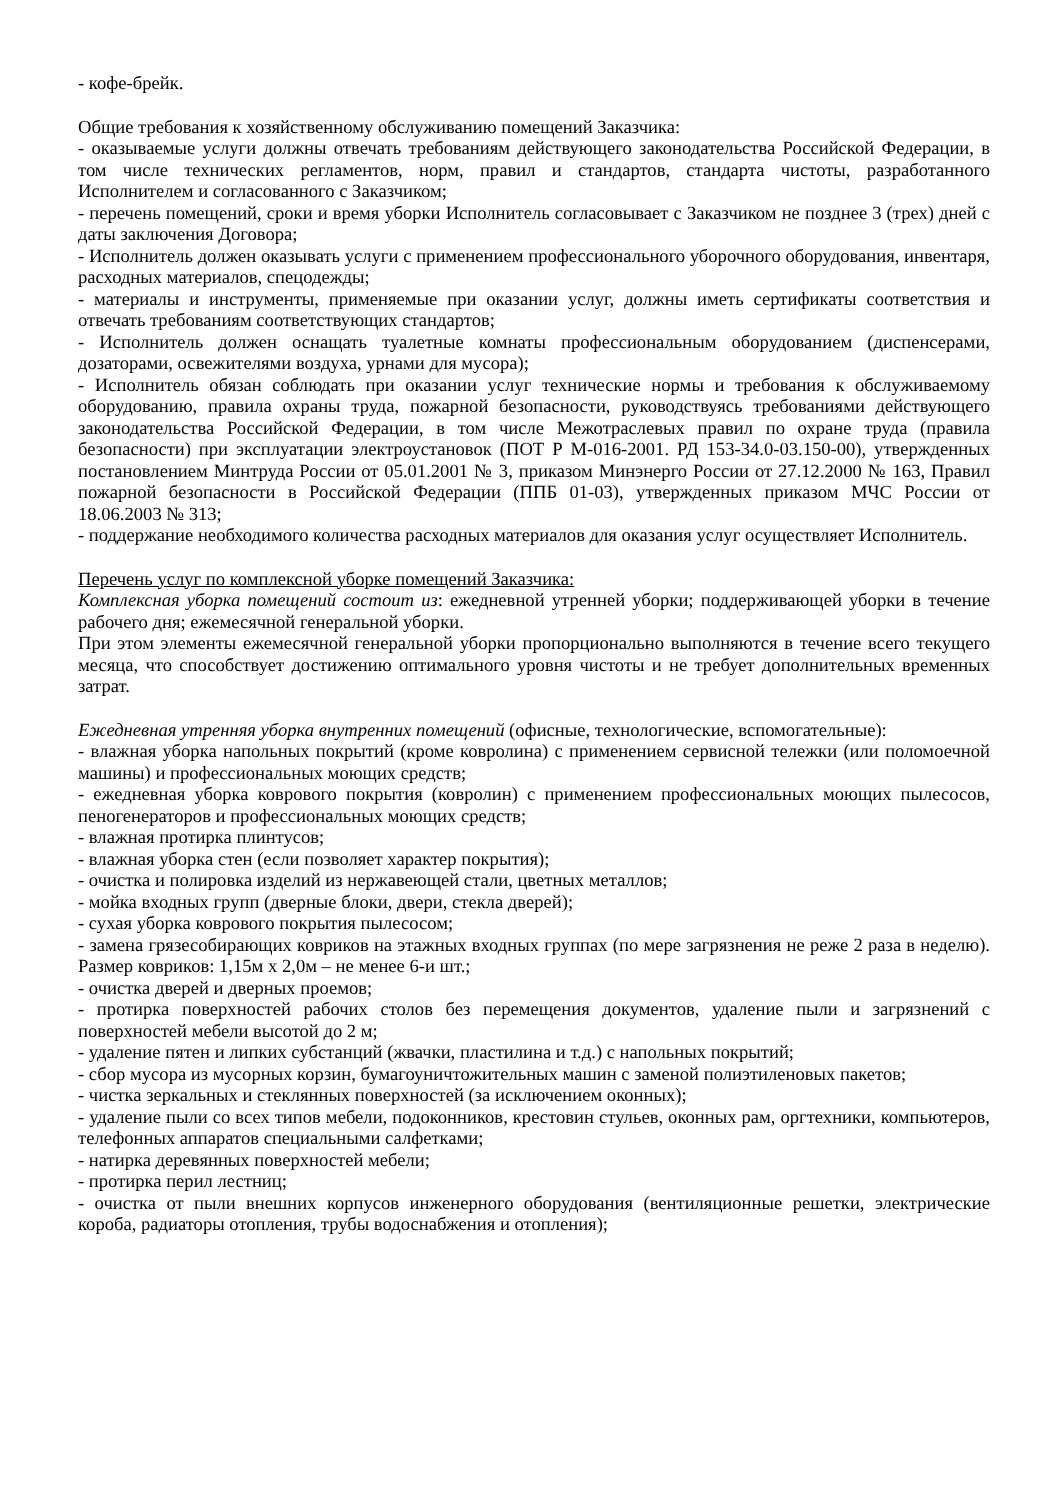- кофе-брейк.
Общие требования к хозяйственному обслуживанию помещений Заказчика:
- оказываемые услуги должны отвечать требованиям действующего законодательства Российской Федерации, в том числе технических регламентов, норм, правил и стандартов, стандарта чистоты, разработанного Исполнителем и согласованного с Заказчиком;
- перечень помещений, сроки и время уборки Исполнитель согласовывает с Заказчиком не позднее 3 (трех) дней с даты заключения Договора;
- Исполнитель должен оказывать услуги с применением профессионального уборочного оборудования, инвентаря, расходных материалов, спецодежды;
- материалы и инструменты, применяемые при оказании услуг, должны иметь сертификаты соответствия и отвечать требованиям соответствующих стандартов;
- Исполнитель должен оснащать туалетные комнаты профессиональным оборудованием (диспенсерами, дозаторами, освежителями воздуха, урнами для мусора);
- Исполнитель обязан соблюдать при оказании услуг технические нормы и требования к обслуживаемому оборудованию, правила охраны труда, пожарной безопасности, руководствуясь требованиями действующего законодательства Российской Федерации, в том числе Межотраслевых правил по охране труда (правила безопасности) при эксплуатации электроустановок (ПОТ Р М-016-2001. РД 153-34.0-03.150-00), утвержденных постановлением Минтруда России от 05.01.2001 № 3, приказом Минэнерго России от 27.12.2000 № 163, Правил пожарной безопасности в Российской Федерации (ППБ 01-03), утвержденных приказом МЧС России от 18.06.2003 № 313;
- поддержание необходимого количества расходных материалов для оказания услуг осуществляет Исполнитель.
Перечень услуг по комплексной уборке помещений Заказчика:
Комплексная уборка помещений состоит из: ежедневной утренней уборки; поддерживающей уборки в течение рабочего дня; ежемесячной генеральной уборки.
При этом элементы ежемесячной генеральной уборки пропорционально выполняются в течение всего текущего месяца, что способствует достижению оптимального уровня чистоты и не требует дополнительных временных затрат.
Ежедневная утренняя уборка внутренних помещений (офисные, технологические, вспомогательные):
- влажная уборка напольных покрытий (кроме ковролина) с применением сервисной тележки (или поломоечной машины) и профессиональных моющих средств;
- ежедневная уборка коврового покрытия (ковролин) с применением профессиональных моющих пылесосов, пеногенераторов и профессиональных моющих средств;
- влажная протирка плинтусов;
- влажная уборка стен (если позволяет характер покрытия);
- очистка и полировка изделий из нержавеющей стали, цветных металлов;
- мойка входных групп (дверные блоки, двери, стекла дверей);
- сухая уборка коврового покрытия пылесосом;
- замена грязесобирающих ковриков на этажных входных группах (по мере загрязнения не реже 2 раза в неделю). Размер ковриков: 1,15м х 2,0м – не менее 6-и шт.;
- очистка дверей и дверных проемов;
- протирка поверхностей рабочих столов без перемещения документов, удаление пыли и загрязнений с поверхностей мебели высотой до 2 м;
- удаление пятен и липких субстанций (жвачки, пластилина и т.д.) с напольных покрытий;
- сбор мусора из мусорных корзин, бумагоуничтожительных машин с заменой полиэтиленовых пакетов;
- чистка зеркальных и стеклянных поверхностей (за исключением оконных);
- удаление пыли со всех типов мебели, подоконников, крестовин стульев, оконных рам, оргтехники, компьютеров, телефонных аппаратов специальными салфетками;
- натирка деревянных поверхностей мебели;
- протирка перил лестниц;
- очистка от пыли внешних корпусов инженерного оборудования (вентиляционные решетки, электрические короба, радиаторы отопления, трубы водоснабжения и отопления);